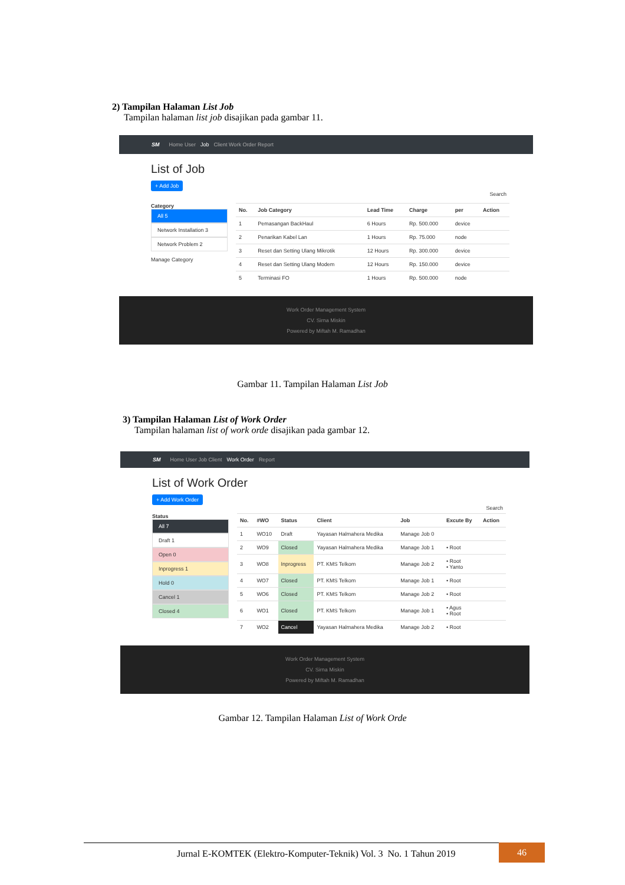2) Tampilan Halaman List Job
Tampilan halaman list job disajikan pada gambar 11.
SM Home User Job Client Work Order Report
List of Job
+ Add Job
Search
Category
All 5
Network Installation 3
Network Problem 2
Manage Category
| No. | Job Category | Lead Time | Charge | per | Action |
| --- | --- | --- | --- | --- | --- |
| 1 | Pemasangan BackHaul | 6 Hours | Rp. 500.000 | device | |
| 2 | Penarikan Kabel Lan | 1 Hours | Rp. 75.000 | node | |
| 3 | Reset dan Setting Ulang Mikrotik | 12 Hours | Rp. 300.000 | device | |
| 4 | Reset dan Setting Ulang Modem | 12 Hours | Rp. 150.000 | device | |
| 5 | Terminasi FO | 1 Hours | Rp. 500.000 | node | |
Work Order Management System
CV. Sirna Miskin
Powered by Miftah M. Ramadhan
Gambar 11. Tampilan Halaman List Job
3) Tampilan Halaman List of Work Order
Tampilan halaman list of work orde disajikan pada gambar 12.
SM Home User Job Client Work Order Report
List of Work Order
+ Add Work Order
Search
Status
All 7
Draft 1
Open 0
Inprogress 1
Hold 0
Cancel 1
Closed 4
| No. | #WO | Status | Client | Job | Excute By | Action |
| --- | --- | --- | --- | --- | --- | --- |
| 1 | WO10 | Draft | Yayasan Halmahera Medika | Manage Job 0 | | |
| 2 | WO9 | Closed | Yayasan Halmahera Medika | Manage Job 1 | • Root | |
| 3 | WO8 | Inprogress | PT. KMS Telkom | Manage Job 2 | • Root • Yanto | |
| 4 | WO7 | Closed | PT. KMS Telkom | Manage Job 1 | • Root | |
| 5 | WO6 | Closed | PT. KMS Telkom | Manage Job 2 | • Root | |
| 6 | WO1 | Closed | PT. KMS Telkom | Manage Job 1 | • Agus • Root | |
| 7 | WO2 | Cancel | Yayasan Halmahera Medika | Manage Job 2 | • Root | |
Work Order Management System
CV. Sirna Miskin
Powered by Miftah M. Ramadhan
Gambar 12. Tampilan Halaman List of Work Orde
Jurnal E-KOMTEK (Elektro-Komputer-Teknik) Vol. 3 No. 1 Tahun 2019
46